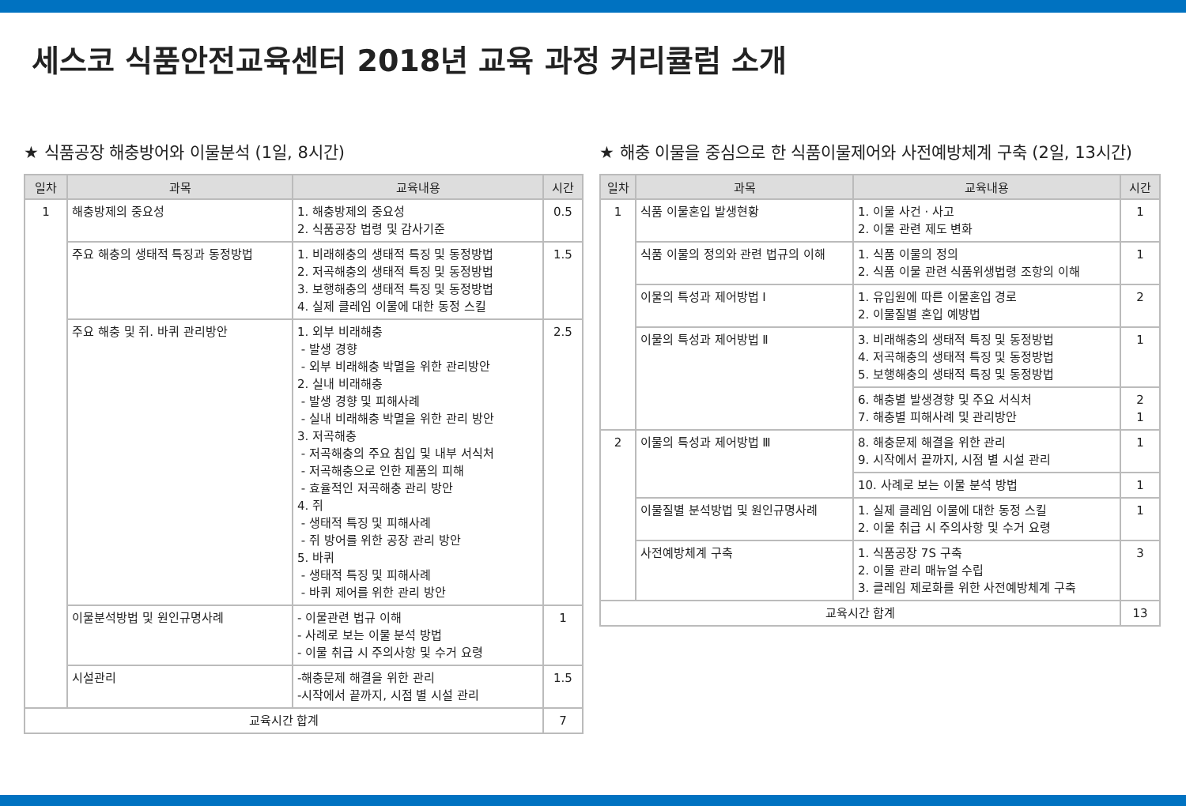세스코 식품안전교육센터 2018년 교육 과정 커리큘럼 소개
★ 식품공장 해충방어와 이물분석 (1일, 8시간)
| 일차 | 과목 | 교육내용 | 시간 |
| --- | --- | --- | --- |
| 1 | 해충방제의 중요성 | 1. 해충방제의 중요성 2. 식품공장 법령 및 감사기준 | 0.5 |
| | 주요 해충의 생태적 특징과 동정방법 | 1. 비래해충의 생태적 특징 및 동정방법 2. 저곡해충의 생태적 특징 및 동정방법 3. 보행해충의 생태적 특징 및 동정방법 4. 실제 클레임 이물에 대한 동정 스킬 | 1.5 |
| | 주요 해충 및 쥐. 바퀴 관리방안 | 1. 외부 비래해충 - 발생 경향 - 외부 비래해충 박멸을 위한 관리방안 2. 실내 비래해충 - 발생 경향 및 피해사례 - 실내 비래해충 박멸을 위한 관리 방안 3. 저곡해충 - 저곡해충의 주요 침입 및 내부 서식처 - 저곡해충으로 인한 제품의 피해 - 효율적인 저곡해충 관리 방안 4. 쥐 - 생태적 특징 및 피해사례 - 쥐 방어를 위한 공장 관리 방안 5. 바퀴 - 생태적 특징 및 피해사례 - 바퀴 제어를 위한 관리 방안 | 2.5 |
| | 이물분석방법 및 원인규명사례 | - 이물관련 법규 이해 - 사례로 보는 이물 분석 방법 - 이물 취급 시 주의사항 및 수거 요령 | 1 |
| | 시설관리 | -해충문제 해결을 위한 관리 -시작에서 끝까지, 시점 별 시설 관리 | 1.5 |
| 교육시간 합계 | | | 7 |
★ 해충 이물을 중심으로 한 식품이물제어와 사전예방체계 구축 (2일, 13시간)
| 일차 | 과목 | 교육내용 | 시간 |
| --- | --- | --- | --- |
| 1 | 식품 이물혼입 발생현황 | 1. 이물 사건 · 사고 2. 이물 관련 제도 변화 | 1 |
| | 식품 이물의 정의와 관련 법규의 이해 | 1. 식품 이물의 정의 2. 식품 이물 관련 식품위생법령 조항의 이해 | 1 |
| | 이물의 특성과 제어방법 Ⅰ | 1. 유입원에 따른 이물혼입 경로 2. 이물질별 혼입 예방법 | 2 |
| | 이물의 특성과 제어방법 Ⅱ | 3. 비래해충의 생태적 특징 및 동정방법 4. 저곡해충의 생태적 특징 및 동정방법 5. 보행해충의 생태적 특징 및 동정방법 | 1 |
| | | 6. 해충별 발생경향 및 주요 서식처 7. 해충별 피해사례 및 관리방안 | 2 1 |
| 2 | 이물의 특성과 제어방법 Ⅲ | 8. 해충문제 해결을 위한 관리 9. 시작에서 끝까지, 시점 별 시설 관리 | 1 |
| | | 10. 사례로 보는 이물 분석 방법 | 1 |
| | 이물질별 분석방법 및 원인규명사례 | 1. 실제 클레임 이물에 대한 동정 스킬 2. 이물 취급 시 주의사항 및 수거 요령 | 1 |
| | 사전예방체계 구축 | 1. 식품공장 7S 구축 2. 이물 관리 매뉴얼 수립 3. 클레임 제로화를 위한 사전예방체계 구축 | 3 |
| 교육시간 합계 | | | 13 |